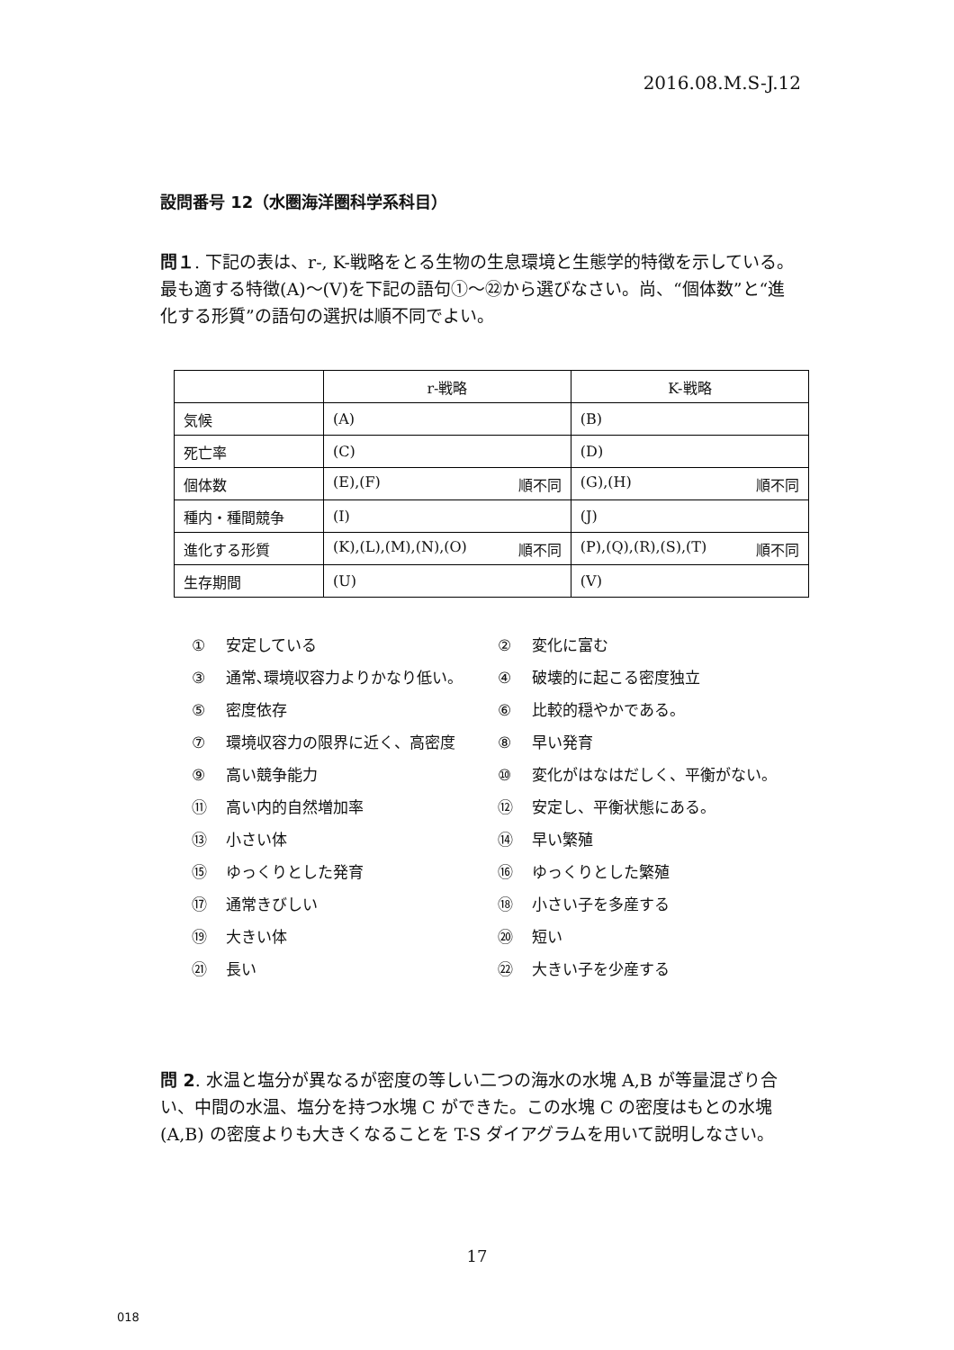2016.08.M.S-J.12
設問番号 12（水圏海洋圏科学系科目）
問１. 下記の表は、r-, K-戦略をとる生物の生息環境と生態学的特徴を示している。最も適する特徴(A)～(V)を下記の語句①～㉒から選びなさい。尚、“個体数”と“進化する形質”の語句の選択は順不同でよい。
| | r-戦略 | K-戦略 |
| 気候 | (A) | (B) |
| 死亡率 | (C) | (D) |
| 個体数 | (E),(F) 順不同 | (G),(H) 順不同 |
| 種内・種間競争 | (I) | (J) |
| 進化する形質 | (K),(L),(M),(N),(O) 順不同 | (P),(Q),(R),(S),(T) 順不同 |
| 生存期間 | (U) | (V) |
① 安定している
② 変化に富む
③ 通常､環境収容力よりかなり低い。
④ 破壊的に起こる密度独立
⑤ 密度依存
⑥ 比較的穏やかである。
⑦ 環境収容力の限界に近く、高密度
⑧ 早い発育
⑨ 高い競争能力
⑩ 変化がはなはだしく、平衡がない。
⑪ 高い内的自然増加率
⑫ 安定し、平衡状態にある。
⑬ 小さい体
⑭ 早い繁殖
⑮ ゆっくりとした発育
⑯ ゆっくりとした繁殖
⑰ 通常きびしい
⑱ 小さい子を多産する
⑲ 大きい体
⑳ 短い
㉑ 長い
㉒ 大きい子を少産する
問 2. 水温と塩分が異なるが密度の等しい二つの海水の水塊 A,B が等量混ざり合い、中間の水温、塩分を持つ水塊 C ができた。この水塊 C の密度はもとの水塊 (A,B) の密度よりも大きくなることを T-S ダイアグラムを用いて説明しなさい。
17
018